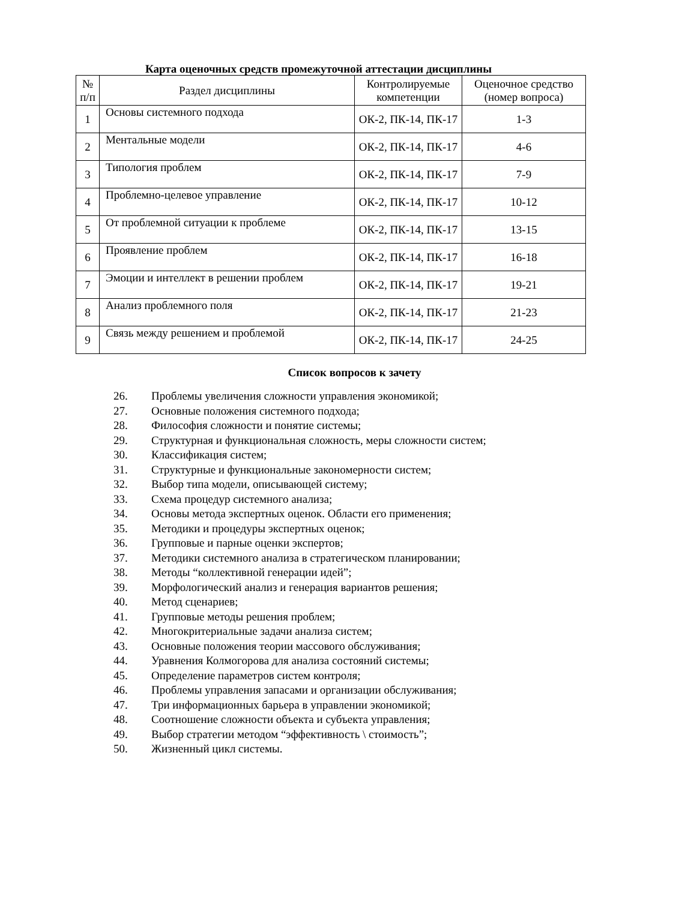Карта оценочных средств промежуточной аттестации дисциплины
| № п/п | Раздел дисциплины | Контролируемые компетенции | Оценочное средство (номер вопроса) |
| --- | --- | --- | --- |
| 1 | Основы системного подхода | ОК-2, ПК-14, ПК-17 | 1-3 |
| 2 | Ментальные модели | ОК-2, ПК-14, ПК-17 | 4-6 |
| 3 | Типология проблем | ОК-2, ПК-14, ПК-17 | 7-9 |
| 4 | Проблемно-целевое управление | ОК-2, ПК-14, ПК-17 | 10-12 |
| 5 | От проблемной ситуации к проблеме | ОК-2, ПК-14, ПК-17 | 13-15 |
| 6 | Проявление проблем | ОК-2, ПК-14, ПК-17 | 16-18 |
| 7 | Эмоции и интеллект в решении проблем | ОК-2, ПК-14, ПК-17 | 19-21 |
| 8 | Анализ проблемного поля | ОК-2, ПК-14, ПК-17 | 21-23 |
| 9 | Связь между решением и проблемой | ОК-2, ПК-14, ПК-17 | 24-25 |
Список вопросов к зачету
26. Проблемы увеличения сложности управления экономикой;
27. Основные положения системного подхода;
28. Философия сложности и понятие системы;
29. Структурная и функциональная сложность, меры сложности систем;
30. Классификация систем;
31. Структурные и функциональные закономерности систем;
32. Выбор типа модели, описывающей систему;
33. Схема процедур системного анализа;
34. Основы метода экспертных оценок. Области его применения;
35. Методики и процедуры экспертных оценок;
36. Групповые и парные оценки экспертов;
37. Методики системного анализа в стратегическом планировании;
38. Методы “коллективной генерации идей”;
39. Морфологический анализ и генерация вариантов решения;
40. Метод сценариев;
41. Групповые методы решения проблем;
42. Многокритериальные задачи анализа систем;
43. Основные положения теории массового обслуживания;
44. Уравнения Колмогорова для анализа состояний системы;
45. Определение параметров систем контроля;
46. Проблемы управления запасами и организации обслуживания;
47. Три информационных барьера в управлении экономикой;
48. Соотношение сложности объекта и субъекта управления;
49. Выбор стратегии методом “эффективность \ стоимость”;
50. Жизненный цикл системы.